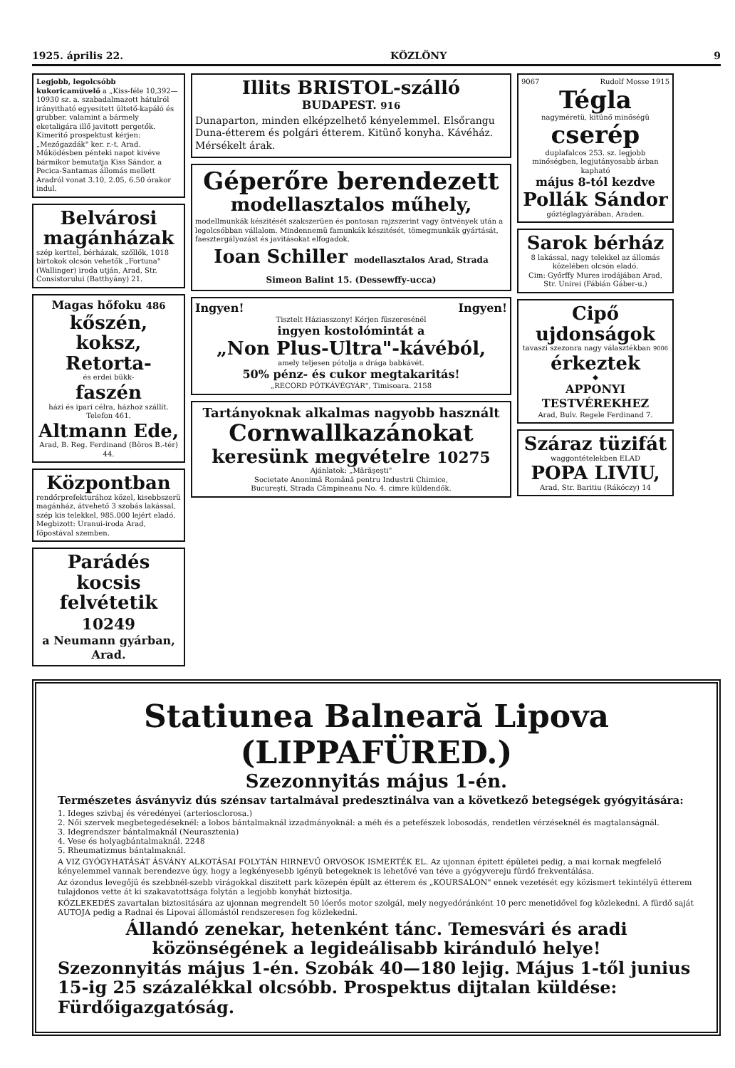1925. április 22. KÖZLÖNY 9
Legjobb, legolcsóbb kukoricamüvelő a „Kiss-féle 10,392—10930 sz. a. szabadalmazott hátulról irányitható egyesitett ültető-kapáló és grubber, valamint a bármely eketaligára illő javitott pergetők. Kimeritő prospektust kérjen: „Mezőgazdák" ker. r.-t. Arad. Működésben pénteki napot kivéve bármikor bemutatja Kiss Sándor, a Pecica-Santamas állomás mellett Aradról vonat 3.10, 2.05, 6.50 órakor indul.
Belvárosi magánházak
szép kerttel, bérházak, szőllők, 1018 birtokok olcsón vehetők „Fortuna" (Wallinger) iroda utján, Arad, Str. Consistorului (Batthyány) 21.
Magas hőfoku 486
kőszén, koksz, Retorta-
és erdei bükk-
faszén
házi és ipari célra, házhoz szállít. Telefon 461.
Altmann Ede,
Arad, B. Reg. Ferdinand (Böros B.-tér) 44.
Központban
rendőrprefekturához közel, kisebbszerü magánház, átvehető 3 szobás lakással, szép kis telekkel, 985.000 lejért eladó. Megbizott: Uranui-iroda Arad, főpostával szemben.
Parádés kocsis
felvétetik 10249
a Neumann gyárban, Arad.
Illits BRISTOL-szálló
BUDAPEST. 916
Dunaparton, minden elképzelhető kényelemmel. Elsőrangu Duna-étterem és polgári étterem. Kitünő konyha. Kávéház. Mérsékelt árak.
Géperőre berendezett
modellasztalos műhely,
modellmunkák készitését szakszerüen és pontosan rajzszerint vagy öntvények után a legolcsóbban vállalom. Mindennemü famunkák készitését, tömegmunkák gyártását, faesztergályozást és javitásokat elfogadok.
Ioan Schiller modellasztalos Arad, Strada Simeon Balint 15. (Dessewffy-ucca)
Ingyen! Ingyen!
Tisztelt Háziasszony! Kérjen füszeresénél
ingyen kostolómintát a
„Non Plus-Ultra"-kávéból,
amely teljesen pótolja a drága babkávét.
50% pénz- és cukor megtakaritás!
„RECORD PÓTKÁVÉGYÁR", Timisoara. 2158
Tartányoknak alkalmas nagyobb használt
Cornwallkazánokat
keresünk megvételre 10275
Ajánlatok: „Mărăşeşti"
Societate Anonimă Română pentru Industrii Chimice,
Bucureşti, Strada Câmpineanu No. 4. cimre küldendők.
9067 Rudolf Mosse 1915
Tégla
nagyméretü, kitünő minőségü
cserép
duplafalcos 253. sz. legjobb minőségben, legjutányosabb árban kapható
május 8-tól kezdve
Pollák Sándor
gőztéglagyárában, Araden.
Sarok bérház
8 lakással, nagy telekkel az állomás közelében olcsón eladó.
Cim: Győrffy Mures irodájában Arad, Str. Unirei (Fábián Gáber-u.)
Cipő ujdonságok
tavaszi szezonra nagy választékban 9006
érkeztek
◆
APPONYI TESTVÉREKHEZ
Arad, Bulv. Regele Ferdinand 7.
Száraz tüzifát
waggontételekben ELAD
POPA LIVIU,
Arad, Str. Baritiu (Rákóczy) 14
Statiunea Balneară Lipova
(LIPPAFÜRED.)
Szezonnyitás május 1-én.
Természetes ásványviz dús szénsav tartalmával predesztinálva van a következő betegségek gyógyitására:
1. Ideges szivbaj és véredényei (arteriosclorosa.)
2. Női szervek megbetegedéseknél: a lobos bántalmaknál izzadmányoknál: a méh és a petefészek lobosodás, rendetlen vérzéseknél és magtalanságnál.
3. Idegrendszer bántalmaknál (Neurasztenia)
4. Vese és holyagbántalmaknál. 2248
5. Rheumatizmus bántalmaknál.
A VIZ GYÓGYHATÁSÁT ÁSVÁNY ALKOTÁSAI FOLYTÁN HIRNEVŰ ORVOSOK ISMERTÉK EL. Az ujonnan épitett épületei pedig, a mai kornak megfelelő kényelemmel vannak berendezve úgy, hogy a legkényesebb igényü betegeknek is lehetővé van téve a gyógyvereju fürdő frekventálása.
Az ózondus levegőjü és szebbnél-szebb virágokkal diszitett park közepén épült az étterem és „KOURSALON" ennek vezetését egy közismert tekintélyü étterem tulajdonos vette át ki szakavatottsága folytán a legjobb konyhát biztositja.
KÖZLEKEDÉS zavartalan biztositására az ujonnan megrendelt 50 lóerős motor szolgál, mely negyedóránként 10 perc menetidővel fog közlekedni. A fürdő saját AUTOJA pedig a Radnai és Lipovai állomástól rendszeresen fog közlekedni.
Állandó zenekar, hetenként tánc. Temesvári és aradi közönségének a legideálisabb kiránduló helye!
Szezonnyitás május 1-én. Szobák 40—180 lejig. Május 1-től junius 15-ig 25 százalékkal olcsóbb. Prospektus dijtalan küldése: Fürdőigazgatóság.